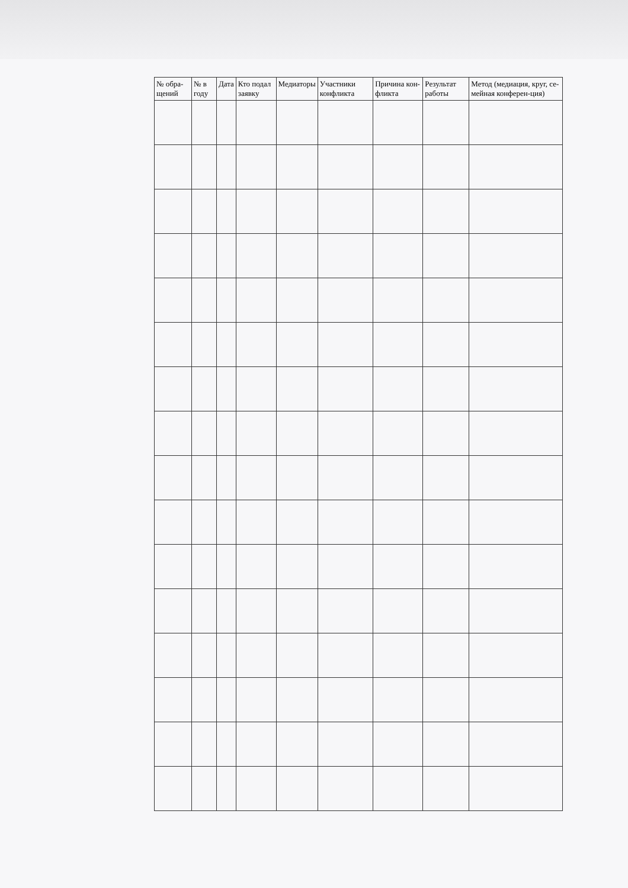| № обра-щений | № в году | Дата | Кто подал заявку | Медиаторы | Участники конфликта | Причина кон-фликта | Результат работы | Метод (медиация, круг, се-мейная конферен-ция) |
| --- | --- | --- | --- | --- | --- | --- | --- | --- |